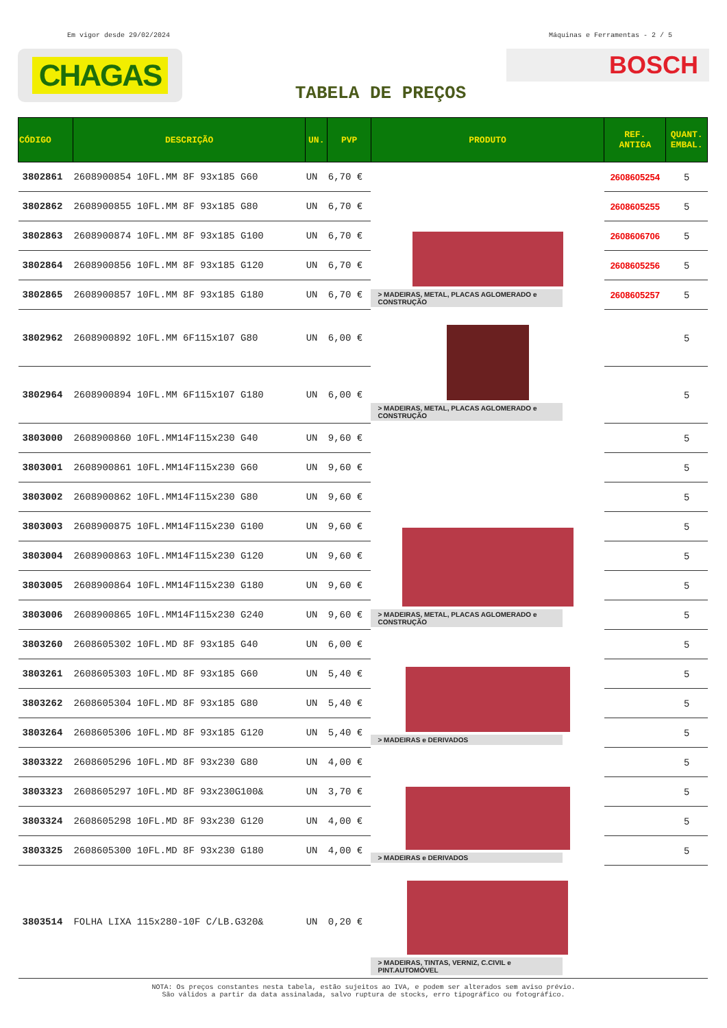Em vigor desde 29/02/2024 Máquinas e Ferramentas - 2 / 5
CHAGAS
BOSCH
TABELA DE PREÇOS
| CÓDIGO | DESCRIÇÃO | UN. | PVP | PRODUTO | REF. ANTIGA | QUANT. EMBAL. |
| --- | --- | --- | --- | --- | --- | --- |
| 3802861 | 2608900854 10FL.MM 8F 93x185 G60 | UN | 6,70 € | > MADEIRAS, METAL, PLACAS AGLOMERADO e CONSTRUÇÃO | 2608605254 | 5 |
| 3802862 | 2608900855 10FL.MM 8F 93x185 G80 | UN | 6,70 € | | 2608605255 | 5 |
| 3802863 | 2608900874 10FL.MM 8F 93x185 G100 | UN | 6,70 € | | 2608606706 | 5 |
| 3802864 | 2608900856 10FL.MM 8F 93x185 G120 | UN | 6,70 € | | 2608605256 | 5 |
| 3802865 | 2608900857 10FL.MM 8F 93x185 G180 | UN | 6,70 € | | 2608605257 | 5 |
| 3802962 | 2608900892 10FL.MM 6F115x107 G80 | UN | 6,00 € | > MADEIRAS, METAL, PLACAS AGLOMERADO e CONSTRUÇÃO | | 5 |
| 3802964 | 2608900894 10FL.MM 6F115x107 G180 | UN | 6,00 € | | | 5 |
| 3803000 | 2608900860 10FL.MM14F115x230 G40 | UN | 9,60 € | > MADEIRAS, METAL, PLACAS AGLOMERADO e CONSTRUÇÃO | | 5 |
| 3803001 | 2608900861 10FL.MM14F115x230 G60 | UN | 9,60 € | | | 5 |
| 3803002 | 2608900862 10FL.MM14F115x230 G80 | UN | 9,60 € | | | 5 |
| 3803003 | 2608900875 10FL.MM14F115x230 G100 | UN | 9,60 € | | | 5 |
| 3803004 | 2608900863 10FL.MM14F115x230 G120 | UN | 9,60 € | | | 5 |
| 3803005 | 2608900864 10FL.MM14F115x230 G180 | UN | 9,60 € | | | 5 |
| 3803006 | 2608900865 10FL.MM14F115x230 G240 | UN | 9,60 € | | | 5 |
| 3803260 | 2608605302 10FL.MD 8F 93x185 G40 | UN | 6,00 € | > MADEIRAS e DERIVADOS | | 5 |
| 3803261 | 2608605303 10FL.MD 8F 93x185 G60 | UN | 5,40 € | | | 5 |
| 3803262 | 2608605304 10FL.MD 8F 93x185 G80 | UN | 5,40 € | | | 5 |
| 3803264 | 2608605306 10FL.MD 8F 93x185 G120 | UN | 5,40 € | | | 5 |
| 3803322 | 2608605296 10FL.MD 8F 93x230 G80 | UN | 4,00 € | > MADEIRAS e DERIVADOS | | 5 |
| 3803323 | 2608605297 10FL.MD 8F 93x230G100& | UN | 3,70 € | | | 5 |
| 3803324 | 2608605298 10FL.MD 8F 93x230 G120 | UN | 4,00 € | | | 5 |
| 3803325 | 2608605300 10FL.MD 8F 93x230 G180 | UN | 4,00 € | | | 5 |
| 3803514 | FOLHA LIXA 115x280-10F C/LB.G320& | UN | 0,20 € | > MADEIRAS, TINTAS, VERNIZ, C.CIVIL e PINT.AUTOMÓVEL | | |
NOTA: Os preços constantes nesta tabela, estão sujeitos ao IVA, e podem ser alterados sem aviso prévio.
São válidos a partir da data assinalada, salvo ruptura de stocks, erro tipográfico ou fotográfico.